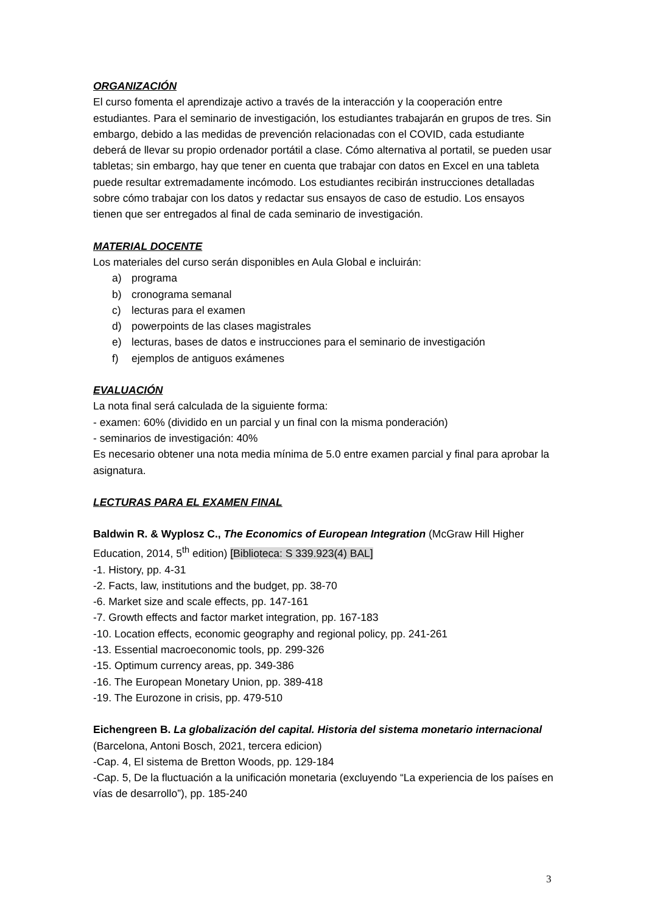ORGANIZACIÓN
El curso fomenta el aprendizaje activo a través de la interacción y la cooperación entre estudiantes. Para el seminario de investigación, los estudiantes trabajarán en grupos de tres. Sin embargo, debido a las medidas de prevención relacionadas con el COVID, cada estudiante deberá de llevar su propio ordenador portátil a clase. Cómo alternativa al portatil, se pueden usar tabletas; sin embargo, hay que tener en cuenta que trabajar con datos en Excel en una tableta puede resultar extremadamente incómodo. Los estudiantes recibirán instrucciones detalladas sobre cómo trabajar con los datos y redactar sus ensayos de caso de estudio. Los ensayos tienen que ser entregados al final de cada seminario de investigación.
MATERIAL DOCENTE
Los materiales del curso serán disponibles en Aula Global e incluirán:
a) programa
b) cronograma semanal
c) lecturas para el examen
d) powerpoints de las clases magistrales
e) lecturas, bases de datos e instrucciones para el seminario de investigación
f) ejemplos de antiguos exámenes
EVALUACIÓN
La nota final será calculada de la siguiente forma:
- examen: 60% (dividido en un parcial y un final con la misma ponderación)
- seminarios de investigación: 40%
Es necesario obtener una nota media mínima de 5.0 entre examen parcial y final para aprobar la asignatura.
LECTURAS PARA EL EXAMEN FINAL
Baldwin R. & Wyplosz C., The Economics of European Integration (McGraw Hill Higher Education, 2014, 5<sup>th</sup> edition) [Biblioteca: S 339.923(4) BAL]
-1. History, pp. 4-31
-2. Facts, law, institutions and the budget, pp. 38-70
-6. Market size and scale effects, pp. 147-161
-7. Growth effects and factor market integration, pp. 167-183
-10. Location effects, economic geography and regional policy, pp. 241-261
-13. Essential macroeconomic tools, pp. 299-326
-15. Optimum currency areas, pp. 349-386
-16. The European Monetary Union, pp. 389-418
-19. The Eurozone in crisis, pp. 479-510
Eichengreen B. La globalización del capital. Historia del sistema monetario internacional (Barcelona, Antoni Bosch, 2021, tercera edicion)
-Cap. 4, El sistema de Bretton Woods, pp. 129-184
-Cap. 5, De la fluctuación a la unificación monetaria (excluyendo “La experiencia de los países en vías de desarrollo”), pp. 185-240
3